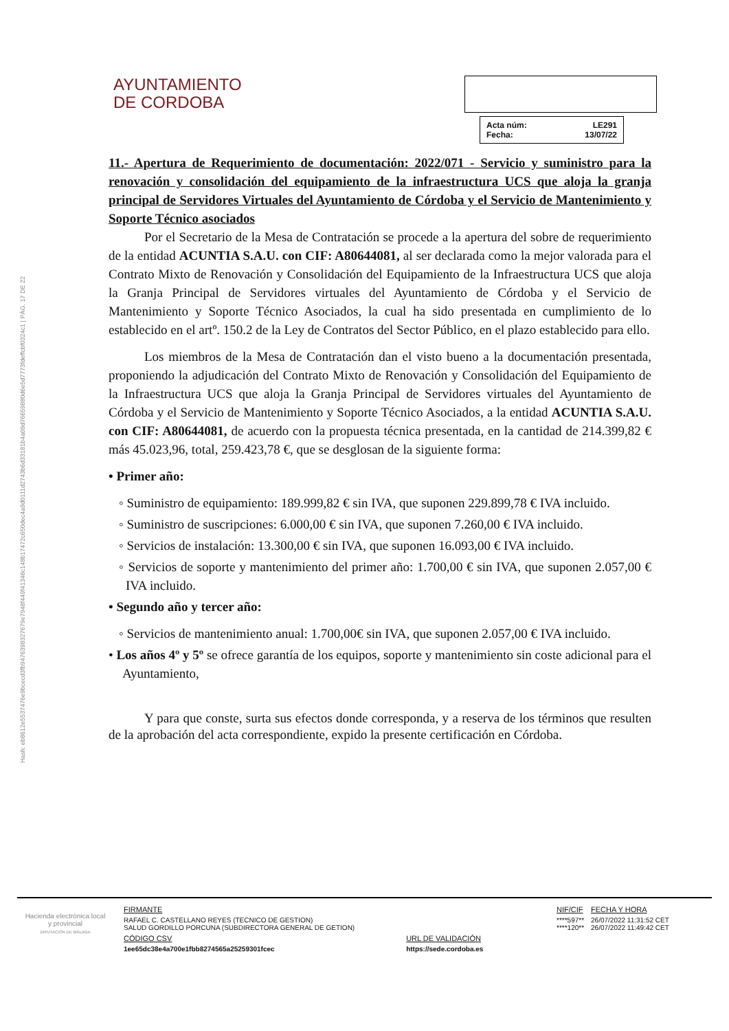Hash: eb8612e5537476e9bcecd3fb9476398327679e7948f449f41348c148b17472c650dec4a9d0111d2743b6d33181b4a09d76659880d6e5d7773fdeffcbf0324c1 | PÁG. 17 DE 22
AYUNTAMIENTO
DE CORDOBA
Acta núm: LE291
Fecha: 13/07/22
11.- Apertura de Requerimiento de documentación: 2022/071 - Servicio y suministro para la renovación y consolidación del equipamiento de la infraestructura UCS que aloja la granja principal de Servidores Virtuales del Ayuntamiento de Córdoba y el Servicio de Mantenimiento y Soporte Técnico asociados
Por el Secretario de la Mesa de Contratación se procede a la apertura del sobre de requerimiento de la entidad ACUNTIA S.A.U. con CIF: A80644081, al ser declarada como la mejor valorada para el Contrato Mixto de Renovación y Consolidación del Equipamiento de la Infraestructura UCS que aloja la Granja Principal de Servidores virtuales del Ayuntamiento de Córdoba y el Servicio de Mantenimiento y Soporte Técnico Asociados, la cual ha sido presentada en cumplimiento de lo establecido en el artº. 150.2 de la Ley de Contratos del Sector Público, en el plazo establecido para ello.
Los miembros de la Mesa de Contratación dan el visto bueno a la documentación presentada, proponiendo la adjudicación del Contrato Mixto de Renovación y Consolidación del Equipamiento de la Infraestructura UCS que aloja la Granja Principal de Servidores virtuales del Ayuntamiento de Córdoba y el Servicio de Mantenimiento y Soporte Técnico Asociados, a la entidad ACUNTIA S.A.U. con CIF: A80644081, de acuerdo con la propuesta técnica presentada, en la cantidad de 214.399,82 € más 45.023,96, total, 259.423,78 €, que se desglosan de la siguiente forma:
• Primer año:
◦ Suministro de equipamiento: 189.999,82 € sin IVA, que suponen 229.899,78 € IVA incluido.
◦ Suministro de suscripciones: 6.000,00 € sin IVA, que suponen 7.260,00 € IVA incluido.
◦ Servicios de instalación: 13.300,00 € sin IVA, que suponen 16.093,00 € IVA incluido.
◦ Servicios de soporte y mantenimiento del primer año: 1.700,00 € sin IVA, que suponen 2.057,00 € IVA incluido.
• Segundo año y tercer año:
◦ Servicios de mantenimiento anual: 1.700,00€ sin IVA, que suponen 2.057,00 € IVA incluido.
• Los años 4º y 5º se ofrece garantía de los equipos, soporte y mantenimiento sin coste adicional para el Ayuntamiento,
Y para que conste, surta sus efectos donde corresponda, y a reserva de los términos que resulten de la aprobación del acta correspondiente, expido la presente certificación en Córdoba.
Hacienda electrónica local y provincial
DIPUTACIÓN DE MÁLAGA
| FIRMANTE | | NIF/CIF | FECHA Y HORA |
| RAFAEL C. CASTELLANO REYES (TECNICO DE GESTION) SALUD GORDILLO PORCUNA (SUBDIRECTORA GENERAL DE GETION) | | ****597** ****120** | 26/07/2022 11:31:52 CET 26/07/2022 11:49:42 CET |
| CÓDIGO CSV | URL DE VALIDACIÓN | | |
| 1ee65dc38e4a700e1fbb8274565a25259301fcec | https://sede.cordoba.es | | |